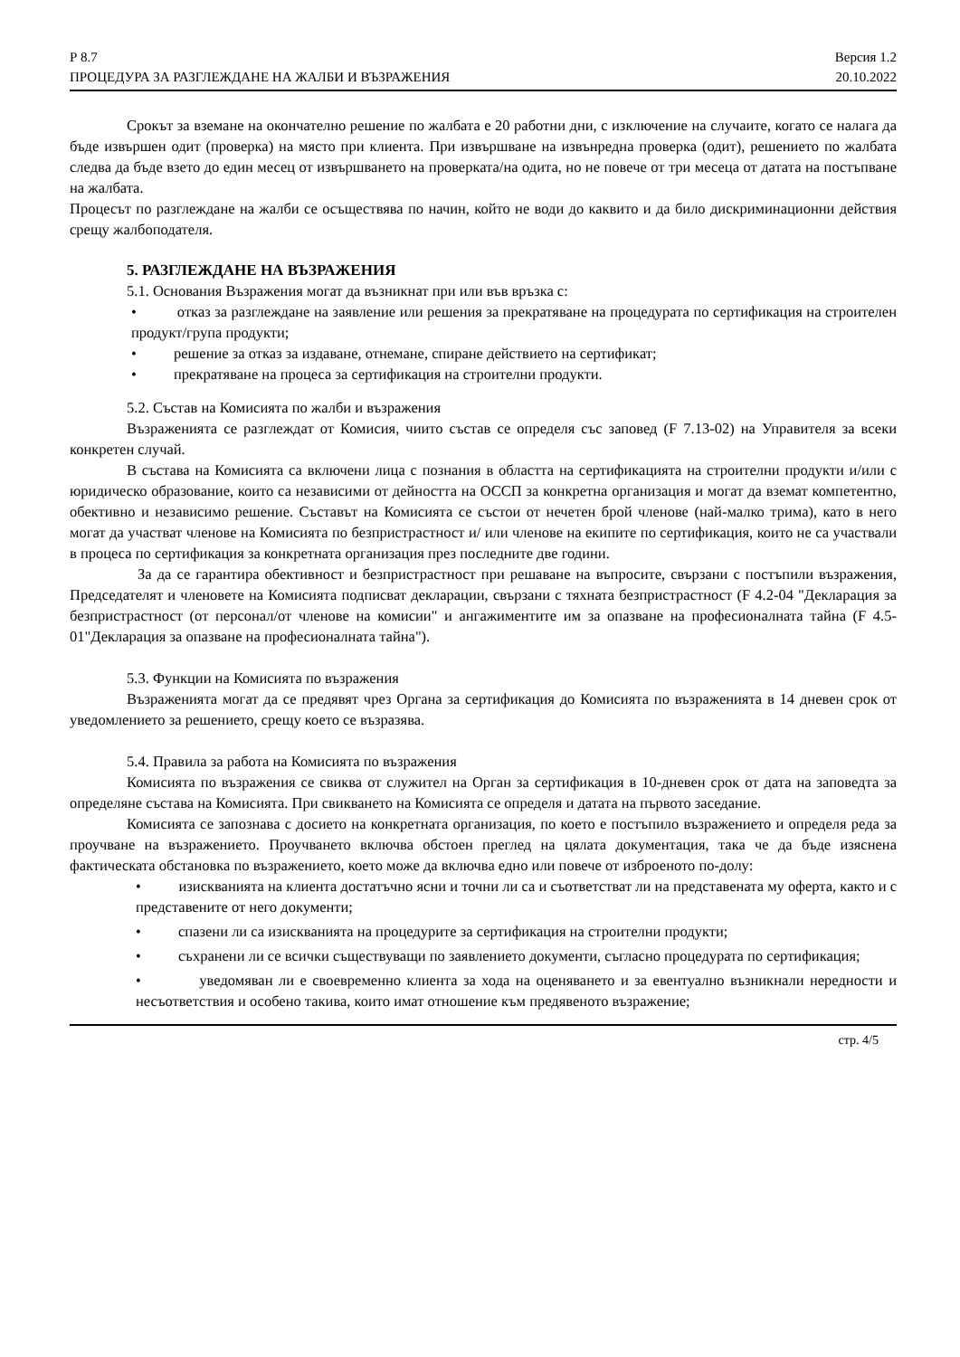Р 8.7
ПРОЦЕДУРА ЗА РАЗГЛЕЖДАНЕ НА ЖАЛБИ И ВЪЗРАЖЕНИЯ
Версия 1.2
20.10.2022
Срокът за вземане на окончателно решение по жалбата е 20 работни дни, с изключение на случаите, когато се налага да бъде извършен одит (проверка) на място при клиента. При извършване на извънредна проверка (одит), решението по жалбата следва да бъде взето до един месец от извършването на проверката/на одита, но не повече от три месеца от датата на постъпване на жалбата.
Процесът по разглеждане на жалби се осъществява по начин, който не води до каквито и да било дискриминационни действия срещу жалбоподателя.
5. РАЗГЛЕЖДАНЕ НА ВЪЗРАЖЕНИЯ
5.1. Основания Възражения могат да възникнат при или във връзка с:
• отказ за разглеждане на заявление или решения за прекратяване на процедурата по сертификация на строителен продукт/група продукти;
• решение за отказ за издаване, отнемане, спиране действието на сертификат;
• прекратяване на процеса за сертификация на строителни продукти.
5.2. Състав на Комисията по жалби и възражения
Възраженията се разглеждат от Комисия, чиито състав се определя със заповед (F 7.13-02) на Управителя за всеки конкретен случай.
В състава на Комисията са включени лица с познания в областта на сертификацията на строителни продукти и/или с юридическо образование, които са независими от дейността на ОССП за конкретна организация и могат да вземат компетентно, обективно и независимо решение. Съставът на Комисията се състои от нечетен брой членове (най-малко трима), като в него могат да участват членове на Комисията по безпристрастност и/ или членове на екипите по сертификация, които не са участвали в процеса по сертификация за конкретната организация през последните две години.
За да се гарантира обективност и безпристрастност при решаване на въпросите, свързани с постъпили възражения, Председателят и членовете на Комисията подписват декларации, свързани с тяхната безпристрастност (F 4.2-04 "Декларация за безпристрастност (от персонал/от членове на комисии" и ангажиментите им за опазване на професионалната тайна (F 4.5-01"Декларация за опазване на професионалната тайна").
5.3. Функции на Комисията по възражения
Възраженията могат да се предявят чрез Органа за сертификация до Комисията по възраженията в 14 дневен срок от уведомлението за решението, срещу което се възразява.
5.4. Правила за работа на Комисията по възражения
Комисията по възражения се свиква от служител на Орган за сертификация в 10-дневен срок от дата на заповедта за определяне състава на Комисията. При свикването на Комисията се определя и датата на първото заседание.
Комисията се запознава с досието на конкретната организация, по което е постъпило възражението и определя реда за проучване на възражението. Проучването включва обстоен преглед на цялата документация, така че да бъде изяснена фактическата обстановка по възражението, което може да включва едно или повече от изброеното по-долу:
• изискванията на клиента достатъчно ясни и точни ли са и съответстват ли на представената му оферта, както и с представените от него документи;
• спазени ли са изискванията на процедурите за сертификация на строителни продукти;
• съхранени ли се всички съществуващи по заявлението документи, съгласно процедурата по сертификация;
• уведомяван ли е своевременно клиента за хода на оценяването и за евентуално възникнали нередности и несъответствия и особено такива, които имат отношение към предявеното възражение;
стр. 4/5